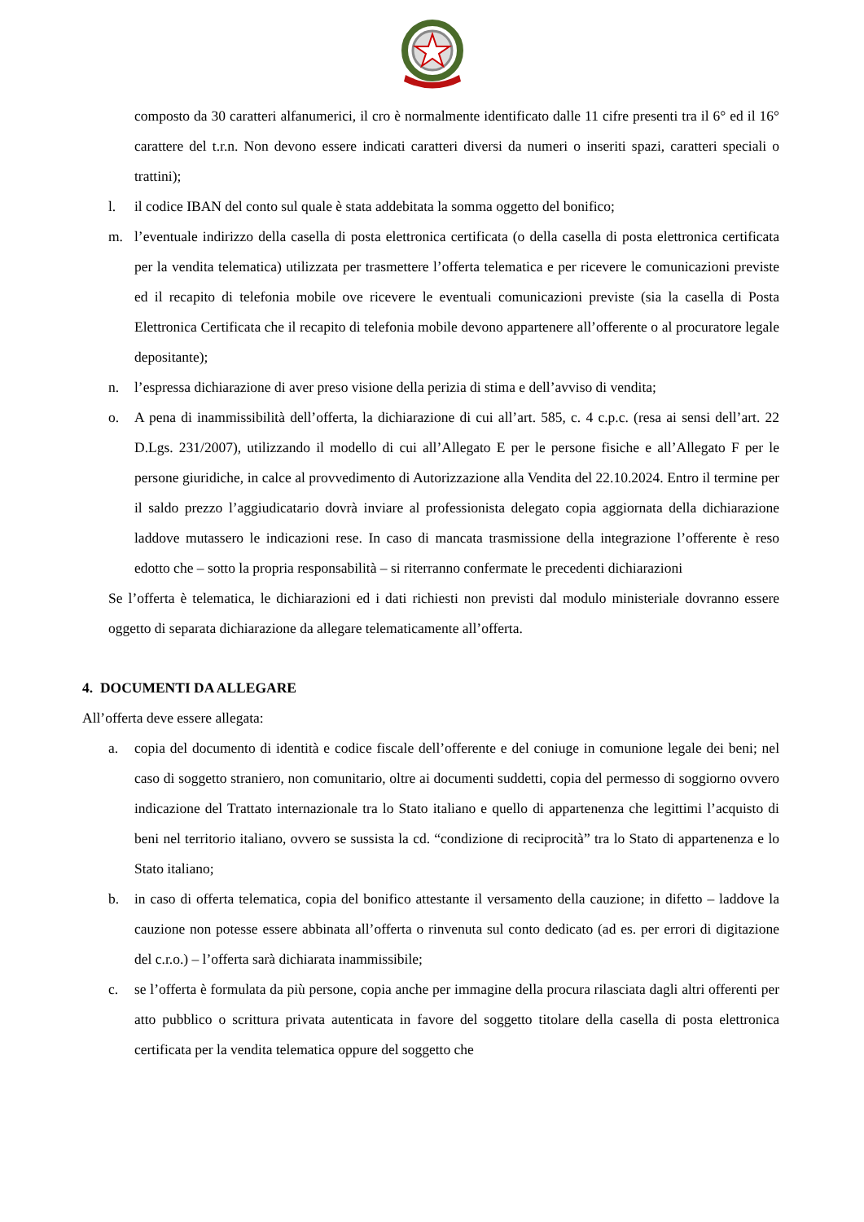composto da 30 caratteri alfanumerici, il cro è normalmente identificato dalle 11 cifre presenti tra il 6° ed il 16° carattere del t.r.n. Non devono essere indicati caratteri diversi da numeri o inseriti spazi, caratteri speciali o trattini);
l. il codice IBAN del conto sul quale è stata addebitata la somma oggetto del bonifico;
m. l’eventuale indirizzo della casella di posta elettronica certificata (o della casella di posta elettronica certificata per la vendita telematica) utilizzata per trasmettere l’offerta telematica e per ricevere le comunicazioni previste ed il recapito di telefonia mobile ove ricevere le eventuali comunicazioni previste (sia la casella di Posta Elettronica Certificata che il recapito di telefonia mobile devono appartenere all’offerente o al procuratore legale depositante);
n. l’espressa dichiarazione di aver preso visione della perizia di stima e dell’avviso di vendita;
o. A pena di inammissibilità dell’offerta, la dichiarazione di cui all’art. 585, c. 4 c.p.c. (resa ai sensi dell’art. 22 D.Lgs. 231/2007), utilizzando il modello di cui all’Allegato E per le persone fisiche e all’Allegato F per le persone giuridiche, in calce al provvedimento di Autorizzazione alla Vendita del 22.10.2024. Entro il termine per il saldo prezzo l’aggiudicatario dovrà inviare al professionista delegato copia aggiornata della dichiarazione laddove mutassero le indicazioni rese. In caso di mancata trasmissione della integrazione l’offerente è reso edotto che – sotto la propria responsabilità – si riterranno confermate le precedenti dichiarazioni
Se l’offerta è telematica, le dichiarazioni ed i dati richiesti non previsti dal modulo ministeriale dovranno essere oggetto di separata dichiarazione da allegare telematicamente all’offerta.
4. DOCUMENTI DA ALLEGARE
All’offerta deve essere allegata:
a. copia del documento di identità e codice fiscale dell’offerente e del coniuge in comunione legale dei beni; nel caso di soggetto straniero, non comunitario, oltre ai documenti suddetti, copia del permesso di soggiorno ovvero indicazione del Trattato internazionale tra lo Stato italiano e quello di appartenenza che legittimi l’acquisto di beni nel territorio italiano, ovvero se sussista la cd. “condizione di reciprocità” tra lo Stato di appartenenza e lo Stato italiano;
b. in caso di offerta telematica, copia del bonifico attestante il versamento della cauzione; in difetto – laddove la cauzione non potesse essere abbinata all’offerta o rinvenuta sul conto dedicato (ad es. per errori di digitazione del c.r.o.) – l’offerta sarà dichiarata inammissibile;
c. se l’offerta è formulata da più persone, copia anche per immagine della procura rilasciata dagli altri offerenti per atto pubblico o scrittura privata autenticata in favore del soggetto titolare della casella di posta elettronica certificata per la vendita telematica oppure del soggetto che